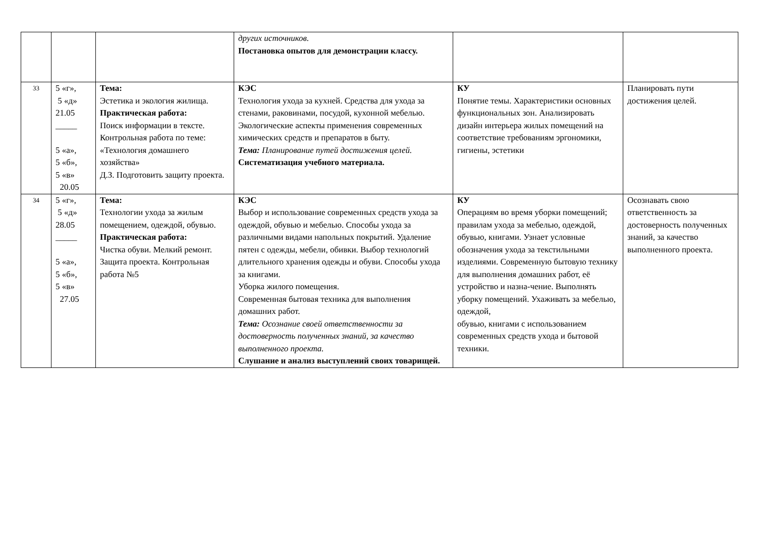| | | | других источников. Постановка опытов для демонстрации классу. | | |
| 33 | 5 «г», 5 «д» 21.05 _____ 5 «а», 5 «б», 5 «в» 20.05 | Тема: Эстетика и экология жилища. Практическая работа: Поиск информации в тексте. Контрольная работа по теме: «Технология домашнего хозяйства» Д.З. Подготовить защиту проекта. | КЭС Технология ухода за кухней. Средства для ухода за стенами, раковинами, посудой, кухонной мебелью. Экологические аспекты применения современных химических средств и препаратов в быту. Тема: Планирование путей достижения целей. Систематизация учебного материала. | КУ Понятие темы. Характеристики основных функциональных зон. Анализировать дизайн интерьера жилых помещений на соответствие требованиям эргономики, гигиены, эстетики | Планировать пути достижения целей. |
| 34 | 5 «г», 5 «д» 28.05 _____ 5 «а», 5 «б», 5 «в» 27.05 | Тема: Технологии ухода за жилым помещением, одеждой, обувью. Практическая работа: Чистка обуви. Мелкий ремонт. Защита проекта. Контрольная работа №5 | КЭС Выбор и использование современных средств ухода за одеждой, обувью и мебелью. Способы ухода за различными видами напольных покрытий. Удаление пятен с одежды, мебели, обивки. Выбор технологий длительного хранения одежды и обуви. Способы ухода за книгами. Уборка жилого помещения. Современная бытовая техника для выполнения домашних работ. Тема: Осознание своей ответственности за достоверность полученных знаний, за качество выполненного проекта. Слушание и анализ выступлений своих товарищей. | КУ Операциям во время уборки помещений; правилам ухода за мебелью, одеждой, обувью, книгами. Узнает условные обозначения ухода за текстильными изделиями. Современную бытовую технику для выполнения домашних работ, её устройство и назна-чение. Выполнять уборку помещений. Ухаживать за мебелью, одеждой, обувью, книгами с использованием современных средств ухода и бытовой техники. | Осознавать свою ответственность за достоверность полученных знаний, за качество выполненного проекта. |